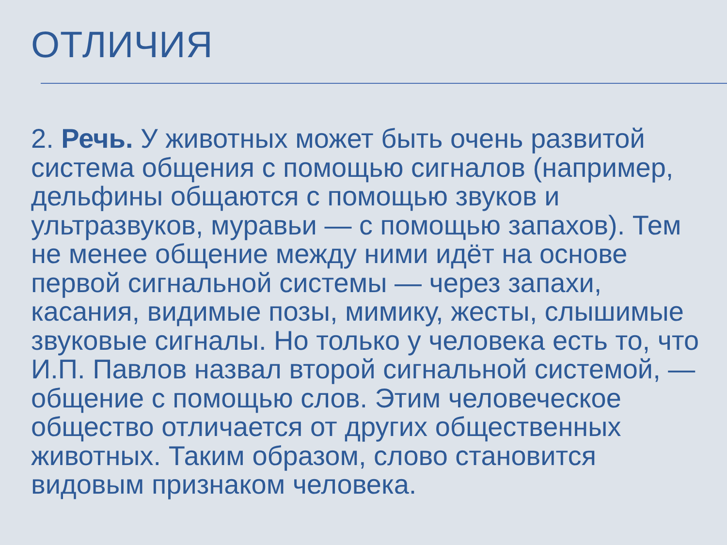ОТЛИЧИЯ
2. Речь. У животных может быть очень развитой система общения с помощью сигналов (например, дельфины общаются с помощью звуков и ультразвуков, муравьи — с помощью запахов). Тем не менее общение между ними идёт на основе первой сигнальной системы — через запахи, касания, видимые позы, мимику, жесты, слышимые звуковые сигналы. Но только у человека есть то, что И.П. Павлов назвал второй сигнальной системой, — общение с помощью слов. Этим человеческое общество отличается от других общественных животных. Таким образом, слово становится видовым признаком человека.